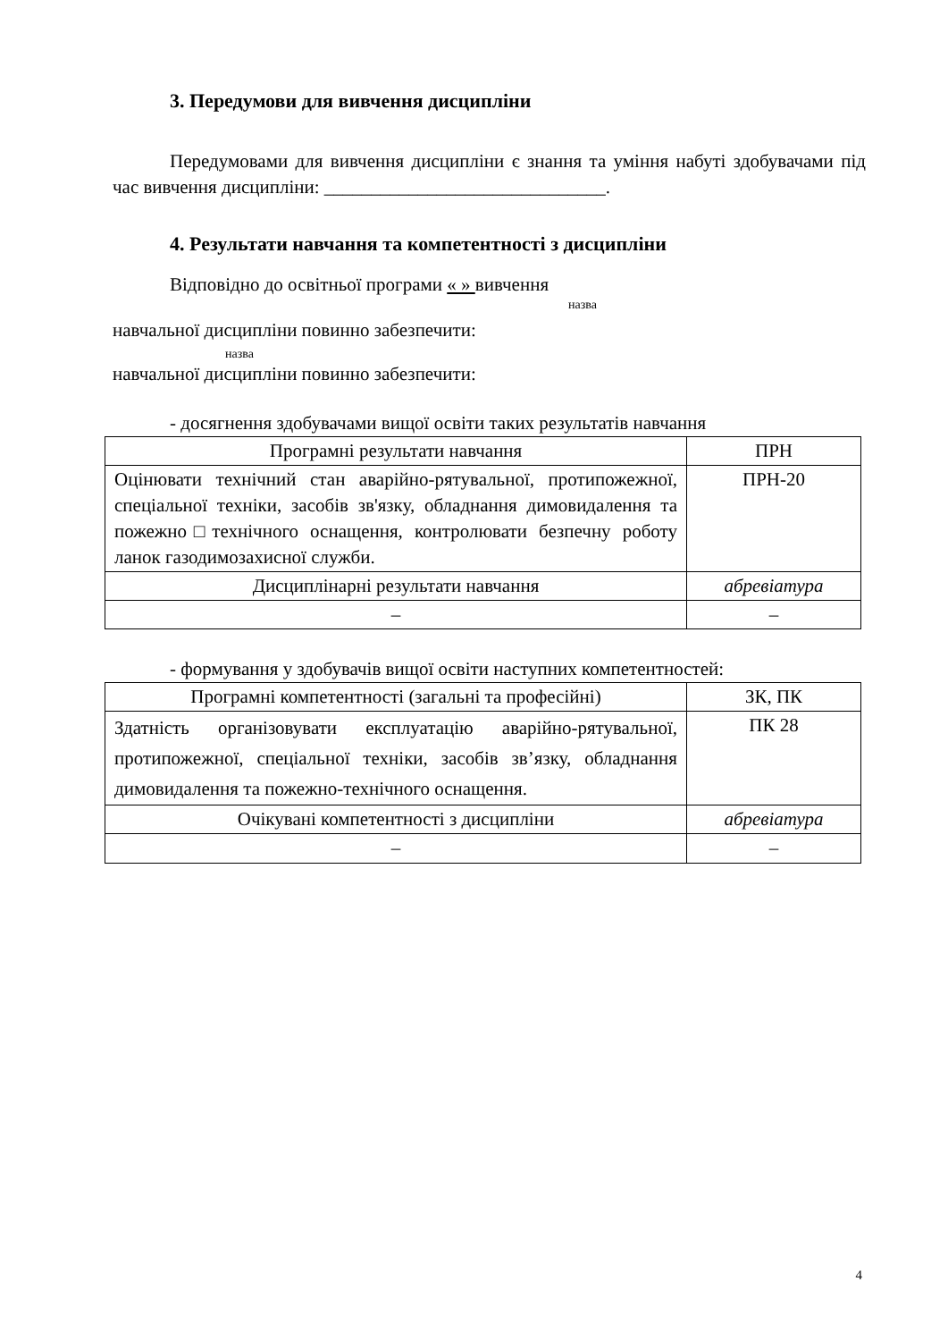3. Передумови для вивчення дисципліни
Передумовами для вивчення дисципліни є знання та уміння набуті здобувачами під час вивчення дисципліни: ______________________________.
4. Результати навчання та компетентності з дисципліни
Відповідно до освітньої програми « » вивчення
назва
навчальної дисципліни повинно забезпечити:
назва
навчальної дисципліни повинно забезпечити:
- досягнення здобувачами вищої освіти таких результатів навчання
| Програмні результати навчання | ПРН |
| Оцінювати технічний стан аварійно-рятувальної, протипожежної, спеціальної техніки, засобів зв'язку, обладнання димовидалення та пожежно□технічного оснащення, контролювати безпечну роботу ланок газодимозахисної служби. | ПРН-20 |
| Дисциплінарні результати навчання | абревіатура |
| – | – |
- формування у здобувачів вищої освіти наступних компетентностей:
| Програмні компетентності (загальні та професійні) | ЗК, ПК |
| Здатність організовувати експлуатацію аварійно-рятувальної, протипожежної, спеціальної техніки, засобів зв’язку, обладнання димовидалення та пожежно-технічного оснащення. | ПК 28 |
| Очікувані компетентності з дисципліни | абревіатура |
| – | – |
4